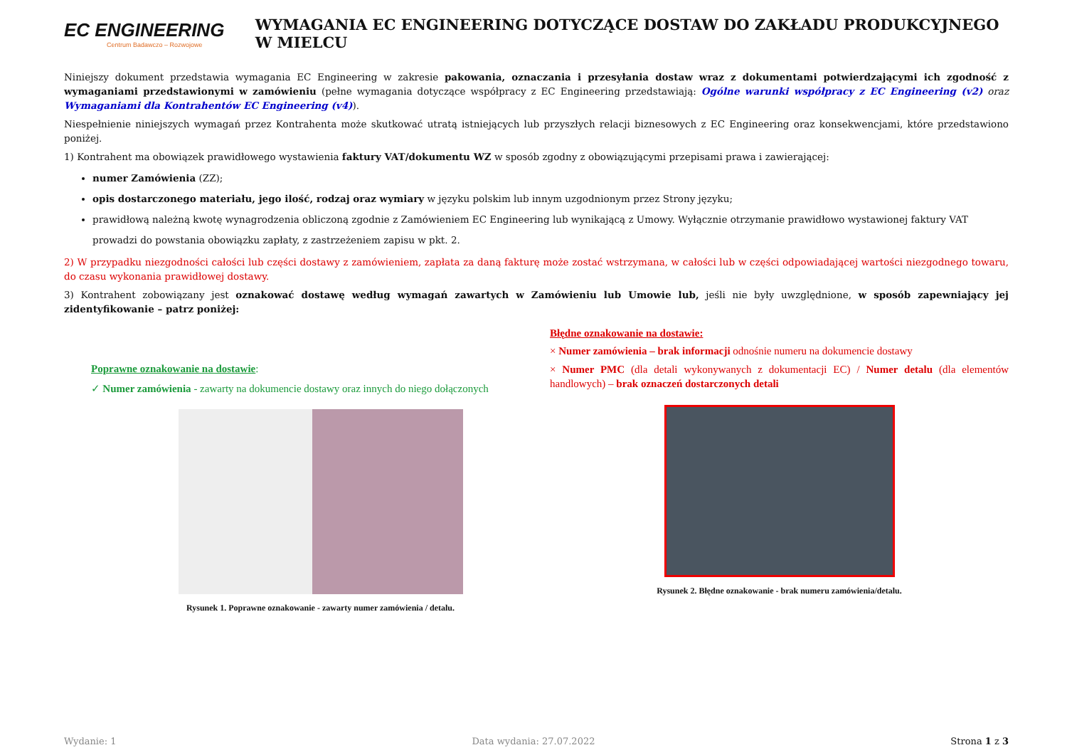EC ENGINEERING
Centrum Badawczo – Rozwojowe
WYMAGANIA EC ENGINEERING DOTYCZĄCE DOSTAW DO ZAKŁADU PRODUKCYJNEGO W MIELCU
Niniejszy dokument przedstawia wymagania EC Engineering w zakresie pakowania, oznaczania i przesyłania dostaw wraz z dokumentami potwierdzającymi ich zgodność z wymaganiami przedstawionymi w zamówieniu (pełne wymagania dotyczące współpracy z EC Engineering przedstawiają: Ogólne warunki współpracy z EC Engineering (v2) oraz Wymaganiami dla Kontrahentów EC Engineering (v4)).
Niespełnienie niniejszych wymagań przez Kontrahenta może skutkować utratą istniejących lub przyszłych relacji biznesowych z EC Engineering oraz konsekwencjami, które przedstawiono poniżej.
1) Kontrahent ma obowiązek prawidłowego wystawienia faktury VAT/dokumentu WZ w sposób zgodny z obowiązującymi przepisami prawa i zawierającej:
numer Zamówienia (ZZ);
opis dostarczonego materiału, jego ilość, rodzaj oraz wymiary w języku polskim lub innym uzgodnionym przez Strony języku;
prawidłową należną kwotę wynagrodzenia obliczoną zgodnie z Zamówieniem EC Engineering lub wynikającą z Umowy. Wyłącznie otrzymanie prawidłowo wystawionej faktury VAT prowadzi do powstania obowiązku zapłaty, z zastrzeżeniem zapisu w pkt. 2.
2) W przypadku niezgodności całości lub części dostawy z zamówieniem, zapłata za daną fakturę może zostać wstrzymana, w całości lub w części odpowiadającej wartości niezgodnego towaru, do czasu wykonania prawidłowej dostawy.
3) Kontrahent zobowiązany jest oznakować dostawę według wymagań zawartych w Zamówieniu lub Umowie lub, jeśli nie były uwzględnione, w sposób zapewniający jej zidentyfikowanie – patrz poniżej:
Poprawne oznakowanie na dostawie:
✓ Numer zamówienia - zawarty na dokumencie dostawy oraz innych do niego dołączonych
Rysunek 1. Poprawne oznakowanie - zawarty numer zamówienia / detalu.
Błędne oznakowanie na dostawie:
× Numer zamówienia – brak informacji odnośnie numeru na dokumencie dostawy
× Numer PMC (dla detali wykonywanych z dokumentacji EC) / Numer detalu (dla elementów handlowych) – brak oznaczeń dostarczonych detali
Rysunek 2. Błędne oznakowanie - brak numeru zamówienia/detalu.
Wydanie: 1 Data wydania: 27.07.2022 Strona 1 z 3